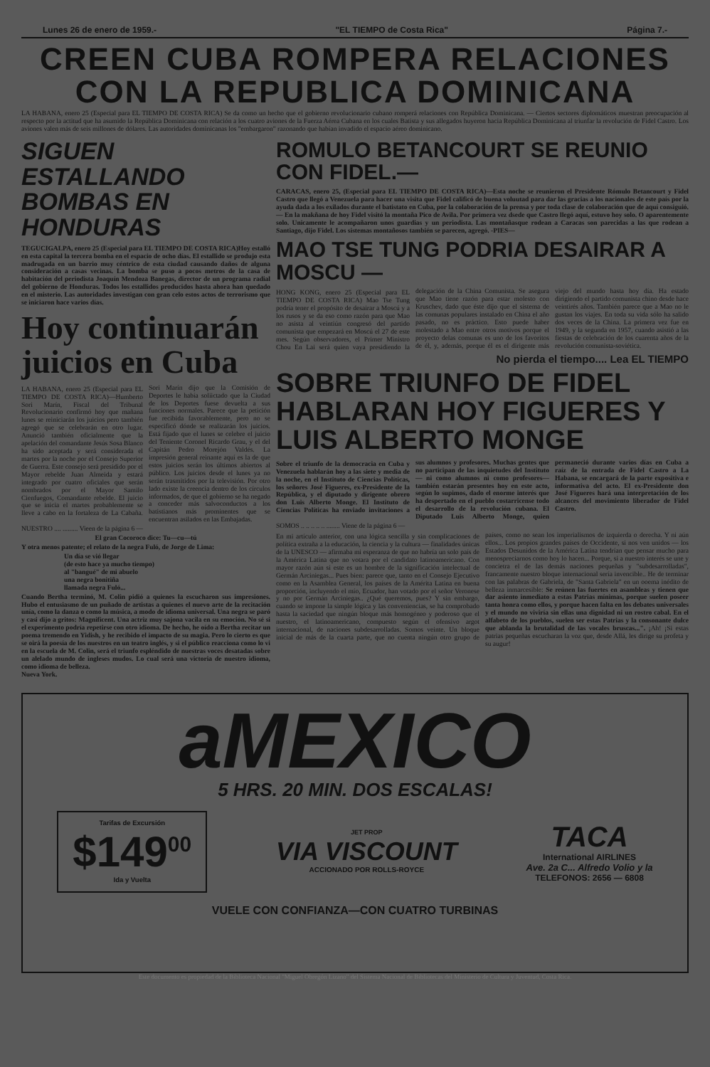Lunes 26 de enero de 1959.- "EL TIEMPO de Costa Rica" Página 7.-
CREEN CUBA ROMPERA RELACIONES
CON LA REPUBLICA DOMINICANA
LA HABANA, enero 25 (Especial para EL TIEMPO DE COSTA RICA) Se da como un hecho que el gobierno revolucionario cubano romperá relaciones con República Dominicana. — Ciertos sectores diplomáticos muestran preocupación al respecto por la actitud que ha asumido la República Dominicana con relación a los cuatro aviones de la Fuerza Aérea Cubana en los cuales Batista y sus allegados huyeron hacia República Dominicana al triunfar la revolución de Fidel Castro. Los aviones valen más de seis millones de dólares. Las autoridades dominicanas los "embargaron" razonando que habían invadido el espacio aéreo dominicano.
SIGUEN ESTALLANDO BOMBAS EN HONDURAS
TEGUCIGALPA, enero 25 (Especial para EL TIEMPO DE COSTA RICA)Hoy estalló en esta capital la tercera bomba en el espacio de ocho días. El estallido se produjo esta madrugada en un barrio muy céntrico de esta ciudad causando daños de alguna consideración a casas vecinas. La bomba se puso a pocos metros de la casa de habitación del periodista Joaquín Mendoza Banegas, director de un programa radial del gobierno de Honduras. Todos los estallidos producidos hasta ahora han quedado en el misterio. Las autoridades investigan con gran celo estos actos de terrorismo que se iniciaron hace varios días.
Hoy continuarán juicios en Cuba
LA HABANA, enero 25 (Especial para EL TIEMPO DE COSTA RICA)—Humberto Sori Marín, Fiscal del Tribunal Revolucionario confirmó hoy que mañana lunes se reiniciarán los juicios pero también agregó que se celebrarán en otro lugar. Anunció también oficialmente que la apelación del comandante Jesús Sosa Blanco ha sido aceptada y será considerada el martes por la noche por el Consejo Superior de Guerra. Este consejo será presidido por el Mayor rebelde Juan Almeida y estará integrado por cuatro oficiales que serán nombrados por el Mayor Samilo Cienfuegos, Comandante rebelde. El juicio que se inicia el martes probablemente se lleve a cabo en la fortaleza de La Cabaña. Sori Marín dijo que la Comisión de Deportes le había soliictado que la Ciudad de los Deportes fuese devuelta a sus funciones normales. Parece que la petición fue recibida favorablemente, pero no se especificó dónde se realizarán los juicios. Está fijado que el lunes se celebre el juicio del Teniente Coronel Ricardo Grau, y el del Capitán Pedro Morejón Valdés. La impresión general reinante aquí es la de que estos juicios serán los últimos abiertos al público. Los juicios desde el lunes ya no serán trasmitidos por la televisión. Por otro lado existe la creencia dentro de los círculos informados, de que el gobierno se ha negado a conceder más salvoconductos a los batistianos más prominentes que se encuentran asilados en las Embajadas.
NUESTRO .... ......... Vieen de la página 6 —
El gran Cocoroco dice: Tu—cu—tú
Y otra menos patente; el relato de la negra Fuló, de Jorge de Lima:
Un día se vió llegar
(de esto hace ya mucho tiempo)
al "bangué" de mi abuelo
una negra bonitiña
llamada negra Fuló...
Cuando Bertha terminó, M. Colin pidió a quienes la escucharon sus impresiones. Hubo el entusiasmo de un puñado de artistas a quienes el nuevo arte de la recitación unía, como la danza o como la música, a modo de idioma universal. Una negra se paró y casi dijo a gritos: Magnificent. Una actriz muy sajona vacila en su emoción. No sé si el experimento podría repetirse con otro idioma. De hecho, he oído a Bertha recitar un poema tremendo en Yidish, y he recibido el impacto de su magia. Pero lo cierto es que se oirá la poesía de los nuestros en un teatro inglés, y si el público reacciona como lo vi en la escuela de M. Colin, será el triunfo espléndido de nuestras voces desatadas sobre un alelado mundo de ingleses mudos. Lo cual será una victoria de nuestro idioma, como idioma de belleza.
Nueva York.
ROMULO BETANCOURT SE REUNIO CON FIDEL.—
CARACAS, enero 25, (Especial para EL TIEMPO DE COSTA RICA)—Esta noche se reunieron el Presidente Rómulo Betancourt y Fidel Castro que llegó a Venezuela para hacer una visita que Fidel calificó de buena voluutad para dar las gracias a los nacionales de este país por la ayuda dada a los exilados durante el batistato en Cuba, por la colaboración de la prensa y por toda clase de colaboración que de aquí consiguió. — En la makñana de hoy Fidel visitó la montaña Pico de Avila. Por primera vez dsede que Castro llegó aquí, estuvo hoy solo. O aparentemente solo. Unicamente le acompañaron unos guardias y un periodista. Las montañasque rodean a Caracas son parecidas a las que rodean a Santiago, dijo Fidel. Los sistemas montañosos también se parecen, agregó. -PIES—
MAO TSE TUNG PODRIA DESAIRAR A MOSCU —
HONG KONG, enero 25 (Especial para EL TIEMPO DE COSTA RICA) Mao Tse Tung podría tener el propósito de desairar a Moscú y a los rusos y se da eso como razón para que Mao no asista al veintiún congresó del partido comunista que empezará en Moscú el 27 de este mes. Según observadores, el Primer Ministro Chou En Lai será quien vaya presidiendo la delegación de la China Comunista. Se asegura que Mao tiene razón para estar molesto con Kruschev, dado que éste dijo que el sistema de las comunas populares instalado en China el año pasado, no es práctico. Esto puede haber molestado a Mao entre otros motivos porque el proyecto delas comunas es uno de los favoritos de él, y, además, porque él es el dirigente más viejo del mundo hasta hoy día. Ha estado dirigiendo el partido comunista chino desde hace veintirés años. También parece que a Mao no le gustan los viajes. En toda su vida sólo ha salido dos veces de la China. La primera vez fue en 1949, y la segunda en 1957, cuando asistió a las fiestas de celebración de los cuarenta años de la revolución comunista-soviética.
No pierda el tiempo.... Lea EL TIEMPO
SOBRE TRIUNFO DE FIDEL HABLARAN HOY FIGUERES Y LUIS ALBERTO MONGE
Sobre el triunfo de la democracia en Cuba y Venezuela hablarán hoy a las siete y media de la noche, en el Instituto de Ciencias Políticas, los señores José Figueres, ex-Presidente de la República, y el diputado y dirigente obrero don Luis Alberto Monge. El Instituto de Ciencias Políticas ha enviado invitaciones a sus alumnos y profesores. Muchas gentes que no participan de las inquietudes del Instituto — ni como alumnos ni como profesores— también estarán presentes hoy en este acto, según lo supimos, dado el enorme interés que ha despertado en el pueblo costarricense todo el desarrollo de la revolución cubana. El Diputado Luis Alberto Monge, quien permaneció durante varios días en Cuba a raíz de la entrada de Fidel Castro a La Habana, se encargará de la parte expositiva e informativa del acto. El ex-Presidente don José Figueres hará una interpretación de los alcances del movimiento liberador de Fidel Castro.
SOMOS .. .. .. .. .. ........ Viene de la página 6 —
En mi artículo anterior, con una lógica sencilla y sin complicaciones de política extraña a la educación, la ciencia y la cultura — finalidades únicas de la UNESCO — afirmaba mi esperanza de que no habría un solo país de la América Latina que no votara por el candidato latinoamericano. Con mayor razón aún si este es un hombre de la significación intelectual de Germán Arciniegas... Pues bien: parece que, tanto en el Consejo Ejecutivo como en la Asamblea General, los países de la Amérita Latina en buena proporción, incluyendo el mío, Ecuador, han votado por el señor Veronese y no por Germán Arciniegas.. ¿Qué queremos, pues? Y sin embargo, cuando se impone la simple lógica y las conveniencias, se ha comprobado hasta la saciedad que ningún bloque más homogéneo y poderoso que el nuestro, el latinoamericano, compuesto según el ofensivo argot internacional, de naciones subdesarrolladas. Somos veinte. Un bloque inicial de más de la cuarta parte, que no cuenta ningún otro grupo de países, como no sean los imperialismos de izquierda o derecha. Y ni aún ellos... Los propios grandes países de Occidente, si nos ven unidos — los Estados Desunidos de la América Latina tendrían que pensar mucho para menospreciarnos como hoy lo hacen... Porque, si a nuestro interés se une y concietra el de las demás naciones pequeñas y "subdesarrolladas", francamente nuestro bloque internacional sería invencible.. He de terminar con las palabras de Gabriela, de "Santa Gabriela" en un ooema inédito de belleza inmarcesible: Se reúnen las fuertes en asambleas y tienen que dar asiento inmediato a estas Patrias mínimas, porque suelen poseer tanta honra como ellos, y porque hacen falta en los debates universales y el mundo no viviría sin ellas una dignidad ni un rostro cabal. En el alfabeto de los pueblos, suelen ser estas Patrias y la consonante dulce que ablanda la brutalidad de las vocales bruscas...". ¡Ah! ¡Si estas patrias pequeñas escucharan la voz que, desde Allá, les dirige su profeta y su augur!
aMEXICO
5 HRS. 20 MIN. DOS ESCALAS!
Tarifas de Excursión
$149<sup>00</sup>
Ida y Vuelta
JET PROP
VIA VISCOUNT
ACCIONADO POR ROLLS-ROYCE
TACA
International AIRLINES
Ave. 2a C... Alfredo Volio y la
TELEFONOS: 2656 — 6808
VUELE CON CONFIANZA—CON CUATRO TURBINAS
Este documento es propiedad de la Biblioteca Nacional "Miguel Obregón Lizano" del Sistema Nacional de Bibliotecas del Ministerio de Cultura y Juventud, Costa Rica.